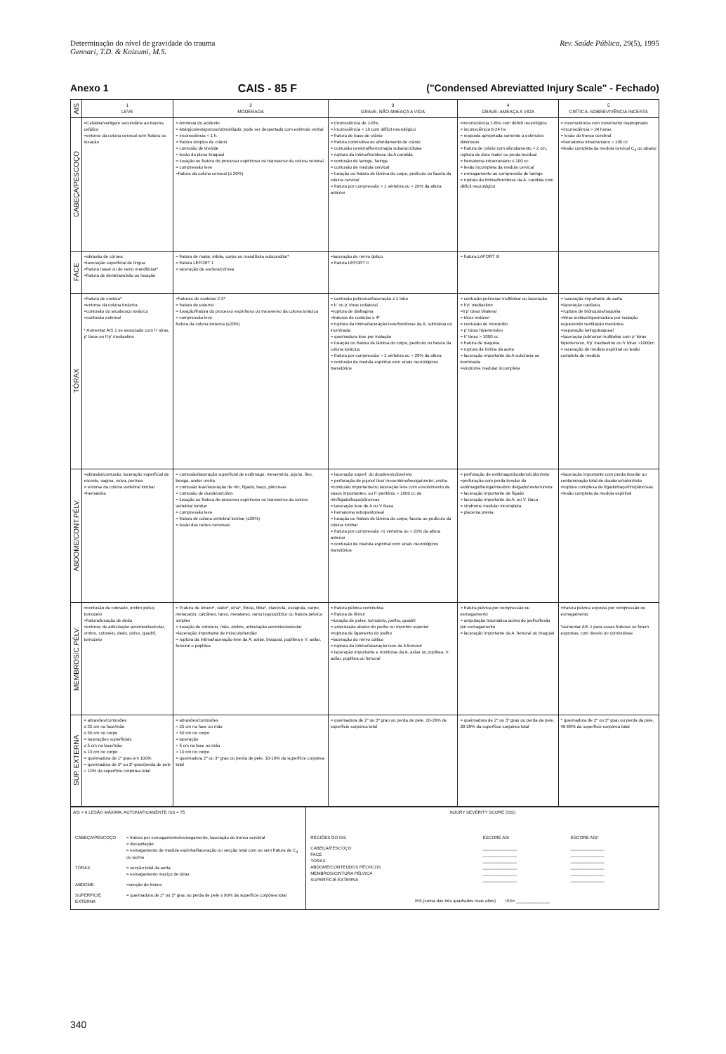Determinação do nível de gravidade do trauma
Gennari, T.D. & Koizumi, M.S.
Rev. Saúde Pública, 29(5), 1995
Anexo 1 CAIS - 85 F ("Condensed Abreviatted Injury Scale" - Fechado)
| AIS | 1 LEVE | 2 MODERADA | 3 GRAVE, NÃO AMEAÇA A VIDA | 4 GRAVE: AMEAÇA A VIDA | 5 CRÍTICA: SOBREVIVÊNCIA INCERTA |
| --- | --- | --- | --- | --- | --- |
| CABEÇA/PESCOÇO | =Cefaléia/vertigem secundária ao trauma cefálico =entorse da coluna cervical sem fratura ou luxação | = Amnésia do acidente = letárgico/estuporoso/obnubilado; pode ser despertado com estímulo verbal = inconsciência < 1 h. = fratura simples de crânio = contusão de tireóide = lesão do plexo braquial = luxação ou fratura do processo espinhoso ou transverso da coluna cervical = compressão leve =fratura da coluna cervical (≤ 20%) | = inconsciência de 1-6hs = inconsciência < 1h com déficit neurológico = fratura de base de crânio = fratura cominutiva ou afundamento de crânio = contusão cerebral/hemorragia subaracnóidea = ruptura da íntima/trombose da A carótida = contusão de laringe, faringe = contusão de medula cervical = luxação ou fratura de lâmina do corpo, pedículo ou faceta da coluna cervical = fratura por compressão > 1 vértebra ou > 20% da altura anterior | =Inconsciência 1-6hs com déficit neurológico = inconsciência 6-24 hs = resposta apropriada somente a estímulos dolorosos = fratura de crânio com afundamento > 2 cm, ruptura de dura mater ou perda tecidual = hematoma intracraniano ≤ 100 cc = lesão incompleta da medula cervical = esmagamento ou compressão de laringe = ruptura da íntima/trombose da A. carótida com déficit neurológico | = inconsciência com movimento inapropriado =inconsciência > 24 horas = lesão do tronco cerebral =hematoma intracraniano > 100 cc =lesão completa da medula cervical C<sub>4</sub> ou abaixo |
| FACE | =abrasão de córnea =laceração superficial de língua =fratura nasal ou de ramo mandibular* =fratura de dente/avulsão ou luxação | = fratura de malar, órbita, corpo ou mandíbula subcondilar* = fratura LEFORT 1 = laceração de esclera/córnea | =laceração de nervo óptico = fratura LEFORT II | = fratura LAFORT III | |
| TÓRAX | =fratura de costela* =entorse da coluna torácica =contusão do arcabouço torácico =contusão esternal * Aumentar AIS 1 se associado com h' tórax, p' tórax ou h'p' mediastino | =fraturas de costelas 2-3* = fratura de esterno = luxação/fratura do processo espinhoso ou transverso da coluna torácica = compressão leve fratura da coluna torácica (≤20%) | = contusão pulmonar/laceração ≤ 1 lobo = h' ou p' tórax unilateral =ruptura de diafragma =fraturas de costelas ≥ 4* = ruptura da íntima/laceração leve/trombose da A. subclávia ou inominada = queimadura leve por inalação = luxação ou fratura de lâmina do corpo, pedículo ou faceta da coluna torácica = fratura por compressão > 1 vértebra ou > 20% da altura = contusão da medula espinhal com sinais neurológicos transitórios | = contusão pulmonar multilobar ou laceração = h'p' mediastino =h'p' tórax bilateral = tórax instável = contusão de miocárdio = p' tórax hipertensivo = h' tórax > 1000 cc = fratura de traquéia = ruptura de íntima da aorta = laceração importante da A subclávia ou inominada =síndrome medular incompleta | = laceração importante de aorta =laceração cardíaca =ruptura de brônquios/traquéia =tórax instável/queimadura por inalação requerendo ventilação mecânica =separação laringotraqueal =laceração pulmonar multilobar com p' tórax hipertensivo, h'p' mediastino ou h' tórax >1000cc = laceração de medula espinhal ou lesão completa de medula |
| ABDOME/CONT.PÉLV. | =abrasão/contusão, laceração superficial de escroto, vagina, vulva, períneo = entorse da coluna vertebral lombar =hematúria | = contusão/laceração superficial de estômago, mesentério, jejuno, íleo, bexiga, ureter uretra = contusão leve/laceração de rim, fígado, baço, pâncreas = contusão de duodeno/cólon = luxação ou fratura do processo espinhoso ou transverso da coluna vertebral lombar = compressão leve = fratura de coluna vertebral lombar (≤20%) = lesão das raízes nervosas | = laceração superf. do duodeno/cólon/reto = perfuração de jejuno/ íleo/ mesentério/bexiga/ureter, uretra =contusão importante/ou laceração leve com envolvimento de vasos importantes, ou h' peritônio > 1000 cc de rim/fígado/baço/pâncreas = laceração leve de A ou V ilíaca = hematoma retroperitoneal = luxação ou fratura de lâmina do corpo, faceta ou pedículo da coluna lombar = fratura por compressão >1 vértebra ou > 20% da altura anterior = contusão de medula espinhal com sinais neurológicos transitórios | = perfuração de estômago/duodeno/cólon/reto =perfuração com perda tissular do estômago/bexiga/intestino delgado/ureter/uretra = laceração importante de fígado = laceração importante da A. ou V. ilíaca = síndrome medular incompleta = placenta prévia | =laceração importante com perda tissular ou contaminação total de duodeno/cólon/reto =ruptura complexa de fígado/baço/rim/pâncreas =lesão completa da medula espinhal |
| MEMBROS/C.PÉLV. | =contusão de cotovelo, ombro pulso, tornozelo =fratura/luxação de dedo =entorse de articulação acromioclavicular, ombro, cotovelo, dedo, pulso, quadril, tornozelo | = Fratura de úmero*, rádio*, ulna*, fíbula, tíbia*, clavícula, escápula, carpo, metacarpo, calcâneo, tarso, metatarso, ramo isquiopúbico ou fratura pélvica simples = luxação de cotovelo, mão, ombro, articulação acromioclavicular =laceração importante de músculo/tendão = ruptura da íntima/laceração leve da A. axilar, braquial, poplítea e V. axilar, femural e poplítea | = fratura pélvica cominutiva = fratura de fêmur =luxação de pulso, tornozelo, joelho, quadril = amputação abaixo do joelho ou membro superior =ruptura de ligamento do joelho =laceração do nervo ciático = ruptura da íntima/laceração leve da A femural = laceração importante e trombose da A. axilar ou poplítea, V. axilar, poplítea ou femural | = fratura pélvica por compressão ou esmagamento = amputação traumática acima do joelho/lesão por esmagamento = laceração importante da A. femural ou braquial | =fratura pélvica exposta por compressão ou esmagamento *aumentar AIS 1 para essas fraturas se forem expostas, com desvio ou cominutivas |
| SUP. EXTERNA | = abrasões/contusões ≤ 25 cm na face/mão ≤ 50 cm no corpo = lacerações superficiais ≤ 5 cm na face/mão ≤ 10 cm no corpo = queimadura de 1º grau em 100% = queimadura de 2º ou 3º grau/perda de pele < 10% da superfície corpórea total | = abrasões/contusões > 25 cm na face ou mão > 50 cm no corpo = laceração > 5 cm na face ou mão > 10 cm no corpo = queimadura 2º ou 3º grau ou perda de pele, 10-19% da superfície corpórea total | = queimadura de 2º ou 3º grau ou perda de pele, 20-29% de superfície corpórea total | = queimadura de 2º ou 3º grau ou perda da pele, 30-39% da superfície corpórea total | * queimadura de 2º ou 3º grau ou perda da pele, 40-89% da superfície corpórea total |
| AIS = 6 LESÃO MÁXIMA, AUTOMATICAMENTE ISS = 75 / CABEÇA/PESCOÇO / = fratura por esmagamento/esmagamento, laceração do tronco cerebral = decapitação = esmagamento de medula espinhal/laceração ou secção total com ou sem fratura de C<sub>3</sub> ou acima / / TÓRAX / = secção total da aorta = esmagamento maciço de tórax / / ABDOME / =secção do tronco / / SUPERFÍCIE EXTERNA / = queimadura de 2º ou 3º grau ou perda de pele ≥ 90% da superfície corpórea total / | INJURY SEVERITY SCORE (ISS) / REGIÕES DO ISS / ESCORE AIS / ESCORE AIS² / / CABEÇA/PESCOÇO FACE TÓRAX ABDOME/CONTEÚDOS PÉLVICOS MEMBROS/CINTURA PÉLVICA SUPERFÍCIE EXTERNA / ______________ ______________ ______________ ______________ ______________ ______________ / ______________ ______________ ______________ ______________ ______________ ______________ / ISS (soma dos três quadrados mais altos) ISS= ______________ |
340